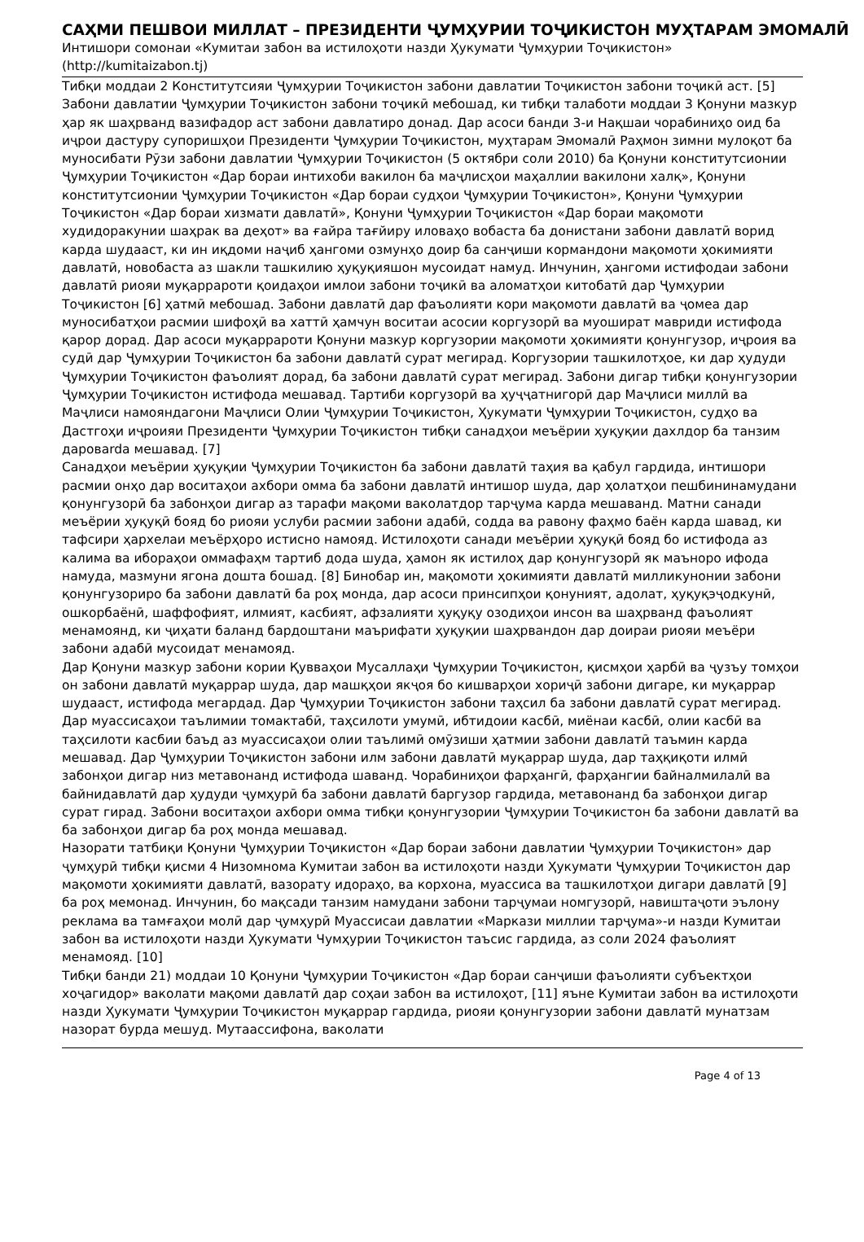САҲМИ ПЕШВОИ МИЛЛАТ – ПРЕЗИДЕНТИ ҶУМҲУРИИ ТОҶИКИСТОН МУҲТАРАМ ЭМОМАЛӢ
Интишори сомонаи «Кумитаи забон ва истилоҳоти назди Ҳукумати Ҷумҳурии Тоҷикистон» (http://kumitaizabon.tj)
Тибқи моддаи 2 Конститутсияи Ҷумҳурии Тоҷикистон забони давлатии Тоҷикистон забони тоҷикӣ аст. [5] Забони давлатии Ҷумҳурии Тоҷикистон забони тоҷикӣ мебошад, ки тибқи талаботи моддаи 3 Қонуни мазкур ҳар як шаҳрванд вазифадор аст забони давлатиро донад. Дар асоси банди 3-и Нақшаи чорабиниҳо оид ба иҷрои дастуру супоришҳои Президенти Ҷумҳурии Тоҷикистон, муҳтарам Эмомалӣ Раҳмон зимни мулоқот ба муносибати Рӯзи забони давлатии Ҷумҳурии Тоҷикистон (5 октябри соли 2010) ба Қонуни конститутсионии Ҷумҳурии Тоҷикистон «Дар бораи интихоби вакилон ба маҷлисҳои маҳаллии вакилони халқ», Қонуни конститутсионии Ҷумҳурии Тоҷикистон «Дар бораи судҳои Ҷумҳурии Тоҷикистон», Қонуни Ҷумҳурии Тоҷикистон «Дар бораи хизмати давлатӣ», Қонуни Ҷумҳурии Тоҷикистон «Дар бораи мақомоти худидоракунии шаҳрак ва деҳот» ва ғайра тағйиру иловаҳо вобаста ба донистани забони давлатӣ ворид карда шудааст, ки ин иқдоми наҷиб ҳангоми озмунҳо доир ба санҷиши кормандони мақомоти ҳокимияти давлатӣ, новобаста аз шакли ташкилию ҳуқуқияшон мусоидат намуд. Инчунин, ҳангоми истифодаи забони давлатӣ риояи муқаррароти қоидаҳои имлои забони тоҷикӣ ва аломатҳои китобатӣ дар Ҷумҳурии Тоҷикистон [6] ҳатмӣ мебошад. Забони давлатӣ дар фаъолияти кори мақомоти давлатӣ ва ҷомеа дар муносибатҳои расмии шифоҳӣ ва хаттӣ ҳамчун воситаи асосии коргузорӣ ва муошират мавриди истифода қарор дорад. Дар асоси муқаррароти Қонуни мазкур коргузории мақомоти ҳокимияти қонунгузор, иҷроия ва судӣ дар Ҷумҳурии Тоҷикистон ба забони давлатӣ сурат мегирад. Коргузории ташкилотҳое, ки дар ҳудуди Ҷумҳурии Тоҷикистон фаъолият дорад, ба забони давлатӣ сурат мегирад. Забони дигар тибқи қонунгузории Ҷумҳурии Тоҷикистон истифода мешавад. Тартиби коргузорӣ ва ҳуҷҷатнигорӣ дар Маҷлиси миллӣ ва Маҷлиси намояндагони Маҷлиси Олии Ҷумҳурии Тоҷикистон, Ҳукумати Ҷумҳурии Тоҷикистон, судҳо ва Дастгоҳи иҷроияи Президенти Ҷумҳурии Тоҷикистон тибқи санадҳои меъёрии ҳуқуқии дахлдор ба танзим даровarda мешавад. [7]
Санадҳои меъёрии ҳуқуқии Ҷумҳурии Тоҷикистон ба забони давлатӣ таҳия ва қабул гардида, интишори расмии онҳо дар воситаҳои ахбори омма ба забони давлатӣ интишор шуда, дар ҳолатҳои пешбининамудани қонунгузорӣ ба забонҳои дигар аз тарафи мақоми ваколатдор тарҷума карда мешаванд. Матни санади меъёрии ҳуқуқӣ бояд бо риояи услуби расмии забони адабӣ, содда ва равону фаҳмо баён карда шавад, ки тафсири ҳархелаи меъёрҳоро истисно намояд. Истилоҳоти санади меъёрии ҳуқуқӣ бояд бо истифода аз калима ва ибораҳои оммафаҳм тартиб дода шуда, ҳамон як истилоҳ дар қонунгузорӣ як маъноро ифода намуда, мазмуни ягона дошта бошад. [8] Бинобар ин, мақомоти ҳокимияти давлатӣ милликунонии забони қонунгузориро ба забони давлатӣ ба роҳ монда, дар асоси принсипҳои қонуният, адолат, ҳуқуқэҷодкунӣ, ошкорбаёнӣ, шаффофият, илмият, касбият, афзалияти ҳуқуқу озодиҳои инсон ва шаҳрванд фаъолият менамоянд, ки ҷиҳати баланд бардоштани маърифати ҳуқуқии шаҳрвандон дар доираи риояи меъёри забони адабӣ мусоидат менамояд.
Дар Қонуни мазкур забони кории Қувваҳои Мусаллаҳи Ҷумҳурии Тоҷикистон, қисмҳои ҳарбӣ ва ҷузъу томҳои он забони давлатӣ муқаррар шуда, дар машқҳои якҷоя бо кишварҳои хориҷӣ забони дигаре, ки муқаррар шудааст, истифода мегардад. Дар Ҷумҳурии Тоҷикистон забони таҳсил ба забони давлатӣ сурат мегирад. Дар муассисаҳои таълимии томактабӣ, таҳсилоти умумӣ, ибтидоии касбӣ, миёнаи касбӣ, олии касбӣ ва таҳсилоти касбии баъд аз муассисаҳои олии таълимӣ омӯзиши ҳатмии забони давлатӣ таъмин карда мешавад. Дар Ҷумҳурии Тоҷикистон забони илм забони давлатӣ муқаррар шуда, дар таҳқиқоти илмӣ забонҳои дигар низ метавонанд истифода шаванд. Чорабиниҳои фарҳангӣ, фарҳангии байналмилалӣ ва байнидавлатӣ дар ҳудуди ҷумҳурӣ ба забони давлатӣ баргузор гардида, метавонанд ба забонҳои дигар сурат гирад. Забони воситаҳои ахбори омма тибқи қонунгузории Ҷумҳурии Тоҷикистон ба забони давлатӣ ва ба забонҳои дигар ба роҳ монда мешавад.
Назорати татбиқи Қонуни Ҷумҳурии Тоҷикистон «Дар бораи забони давлатии Ҷумҳурии Тоҷикистон» дар ҷумҳурӣ тибқи қисми 4 Низомнома Кумитаи забон ва истилоҳоти назди Ҳукумати Ҷумҳурии Тоҷикистон дар мақомоти ҳокимияти давлатӣ, вазорату идораҳо, ва корхона, муассиса ва ташкилотҳои дигари давлатӣ [9] ба роҳ мемонад. Инчунин, бо мақсади танзим намудани забони тарҷумаи номгузорӣ, навиштаҷоти эълону реклама ва тамғаҳои молӣ дар ҷумҳурӣ Муассисаи давлатии «Маркази миллии тарҷума»-и назди Кумитаи забон ва истилоҳоти назди Ҳукумати Чумҳурии Тоҷикистон таъсис гардида, аз соли 2024 фаъолият менамояд. [10]
Тибқи банди 21) моддаи 10 Қонуни Ҷумҳурии Тоҷикистон «Дар бораи санҷиши фаъолияти субъектҳои хоҷагидор» ваколати мақоми давлатӣ дар соҳаи забон ва истилоҳот, [11] яъне Кумитаи забон ва истилоҳоти назди Ҳукумати Ҷумҳурии Тоҷикистон муқаррар гардида, риояи қонунгузории забони давлатӣ мунатзам назорат бурда мешуд. Мутаассифона, ваколати
Page 4 of 13